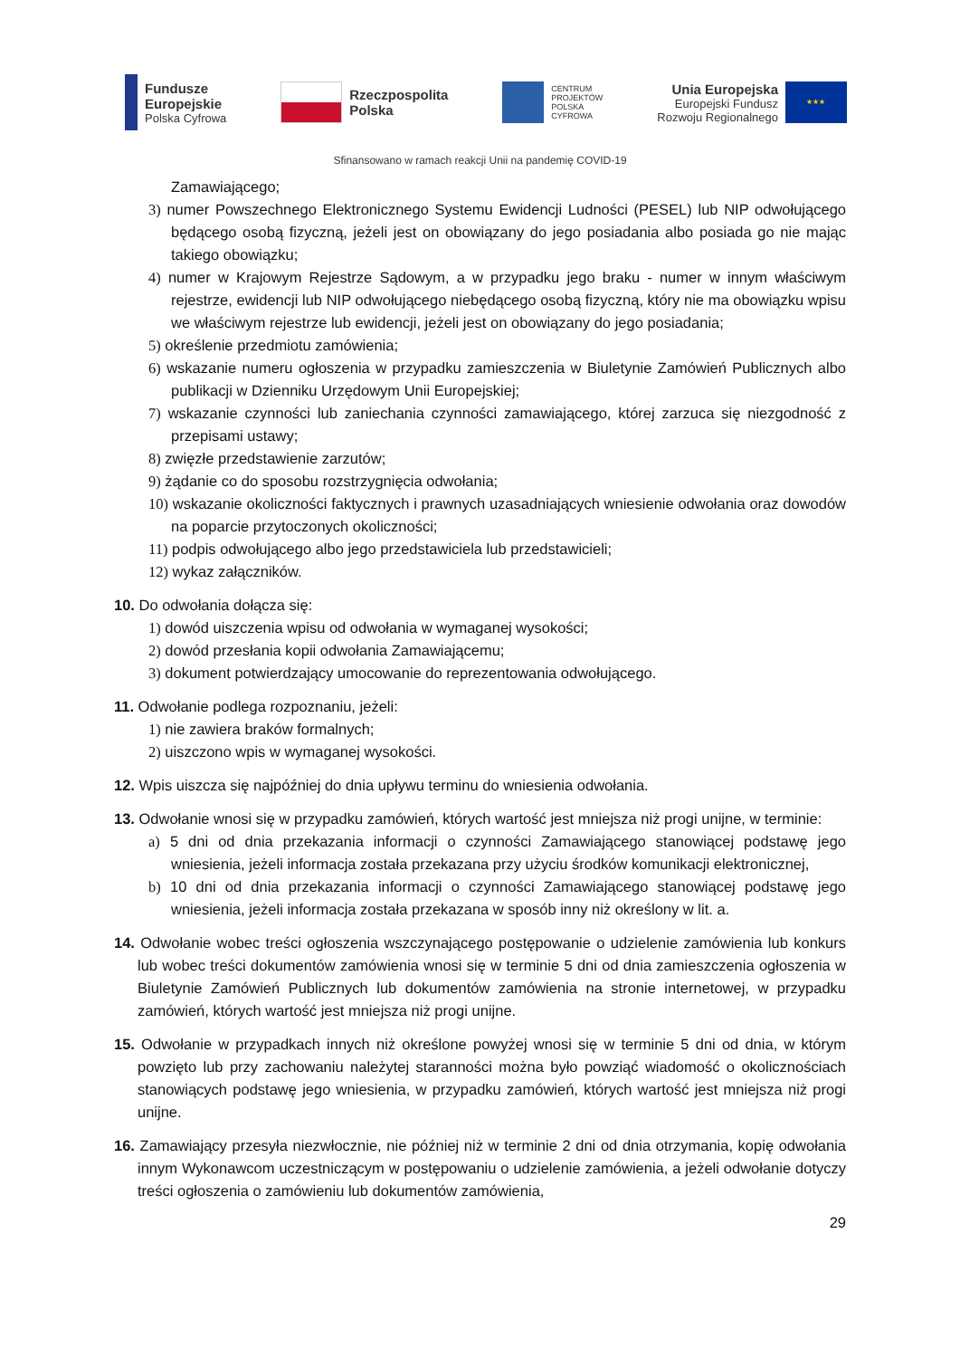Fundusze
Europejskie
Polska Cyfrowa
Rzeczpospolita
Polska
CENTRUM
PROJEKTÓW
POLSKA
CYFROWA
Unia Europejska
Europejski Fundusz
Rozwoju Regionalnego
★★★
Sfinansowano w ramach reakcji Unii na pandemię COVID-19
Zamawiającego;
3) numer Powszechnego Elektronicznego Systemu Ewidencji Ludności (PESEL) lub NIP odwołującego będącego osobą fizyczną, jeżeli jest on obowiązany do jego posiadania albo posiada go nie mając takiego obowiązku;
4) numer w Krajowym Rejestrze Sądowym, a w przypadku jego braku - numer w innym właściwym rejestrze, ewidencji lub NIP odwołującego niebędącego osobą fizyczną, który nie ma obowiązku wpisu we właściwym rejestrze lub ewidencji, jeżeli jest on obowiązany do jego posiadania;
5) określenie przedmiotu zamówienia;
6) wskazanie numeru ogłoszenia w przypadku zamieszczenia w Biuletynie Zamówień Publicznych albo publikacji w Dzienniku Urzędowym Unii Europejskiej;
7) wskazanie czynności lub zaniechania czynności zamawiającego, której zarzuca się niezgodność z przepisami ustawy;
8) zwięzłe przedstawienie zarzutów;
9) żądanie co do sposobu rozstrzygnięcia odwołania;
10) wskazanie okoliczności faktycznych i prawnych uzasadniających wniesienie odwołania oraz dowodów na poparcie przytoczonych okoliczności;
11) podpis odwołującego albo jego przedstawiciela lub przedstawicieli;
12) wykaz załączników.
10. Do odwołania dołącza się:
1) dowód uiszczenia wpisu od odwołania w wymaganej wysokości;
2) dowód przesłania kopii odwołania Zamawiającemu;
3) dokument potwierdzający umocowanie do reprezentowania odwołującego.
11. Odwołanie podlega rozpoznaniu, jeżeli:
1) nie zawiera braków formalnych;
2) uiszczono wpis w wymaganej wysokości.
12. Wpis uiszcza się najpóźniej do dnia upływu terminu do wniesienia odwołania.
13. Odwołanie wnosi się w przypadku zamówień, których wartość jest mniejsza niż progi unijne, w terminie:
a) 5 dni od dnia przekazania informacji o czynności Zamawiającego stanowiącej podstawę jego wniesienia, jeżeli informacja została przekazana przy użyciu środków komunikacji elektronicznej,
b) 10 dni od dnia przekazania informacji o czynności Zamawiającego stanowiącej podstawę jego wniesienia, jeżeli informacja została przekazana w sposób inny niż określony w lit. a.
14. Odwołanie wobec treści ogłoszenia wszczynającego postępowanie o udzielenie zamówienia lub konkurs lub wobec treści dokumentów zamówienia wnosi się w terminie 5 dni od dnia zamieszczenia ogłoszenia w Biuletynie Zamówień Publicznych lub dokumentów zamówienia na stronie internetowej, w przypadku zamówień, których wartość jest mniejsza niż progi unijne.
15. Odwołanie w przypadkach innych niż określone powyżej wnosi się w terminie 5 dni od dnia, w którym powzięto lub przy zachowaniu należytej staranności można było powziąć wiadomość o okolicznościach stanowiących podstawę jego wniesienia, w przypadku zamówień, których wartość jest mniejsza niż progi unijne.
16. Zamawiający przesyła niezwłocznie, nie później niż w terminie 2 dni od dnia otrzymania, kopię odwołania innym Wykonawcom uczestniczącym w postępowaniu o udzielenie zamówienia, a jeżeli odwołanie dotyczy treści ogłoszenia o zamówieniu lub dokumentów zamówienia,
29